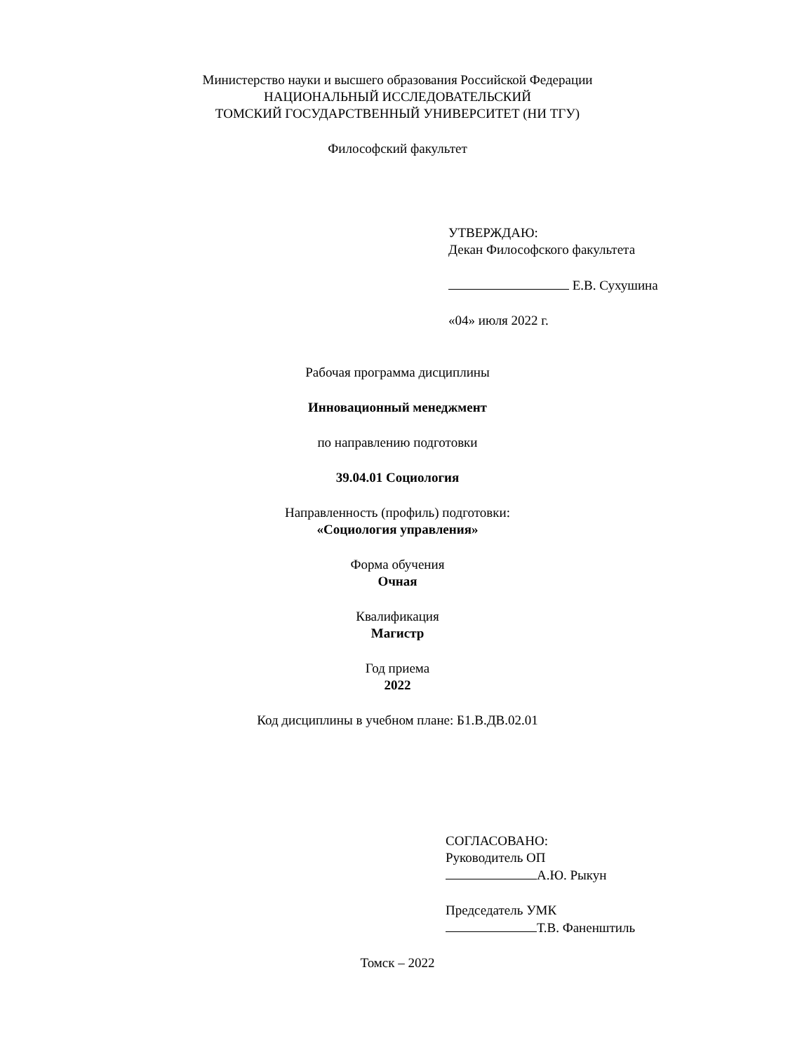Министерство науки и высшего образования Российской Федерации
НАЦИОНАЛЬНЫЙ ИССЛЕДОВАТЕЛЬСКИЙ
ТОМСКИЙ ГОСУДАРСТВЕННЫЙ УНИВЕРСИТЕТ (НИ ТГУ)
Философский факультет
УТВЕРЖДАЮ:
Декан Философского факультета
Е.В. Сухушина
«04» июля 2022 г.
Рабочая программа дисциплины
Инновационный менеджмент
по направлению подготовки
39.04.01 Социология
Направленность (профиль) подготовки:
«Социология управления»
Форма обучения
Очная
Квалификация
Магистр
Год приема
2022
Код дисциплины в учебном плане: Б1.В.ДВ.02.01
СОГЛАСОВАНО:
Руководитель ОП
А.Ю. Рыкун
Председатель УМК
Т.В. Фаненштиль
Томск – 2022